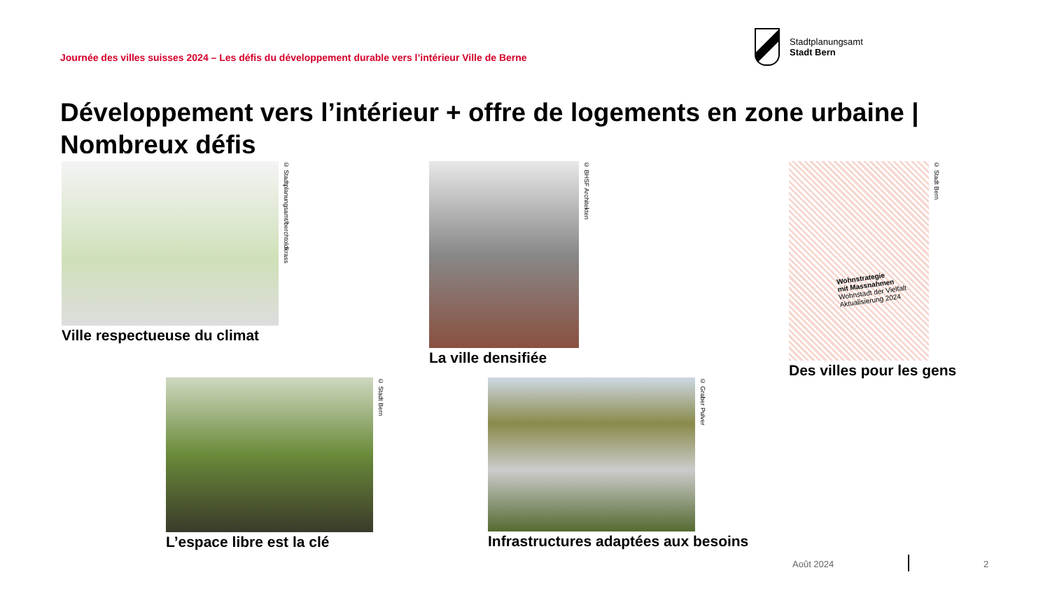Journée des villes suisses 2024 – Les défis du développement durable vers l’intérieur Ville de Berne
Stadtplanungsamt
Stadt Bern
Développement vers l’intérieur + offre de logements en zone urbaine | Nombreux défis
© Stadtplanungsamt/berchtoldkrass
Ville respectueuse du climat
© BHSF Architekten
La ville densifiée
© Stadt Bern
Wohnstrategie
mit Massnahmen
Wohnstadt der Vielfalt
Aktualisierung 2024
Des villes pour les gens
© Stadt Bern
L’espace libre est la clé
© Graber Pulver
Infrastructures adaptées aux besoins
Août 2024 2